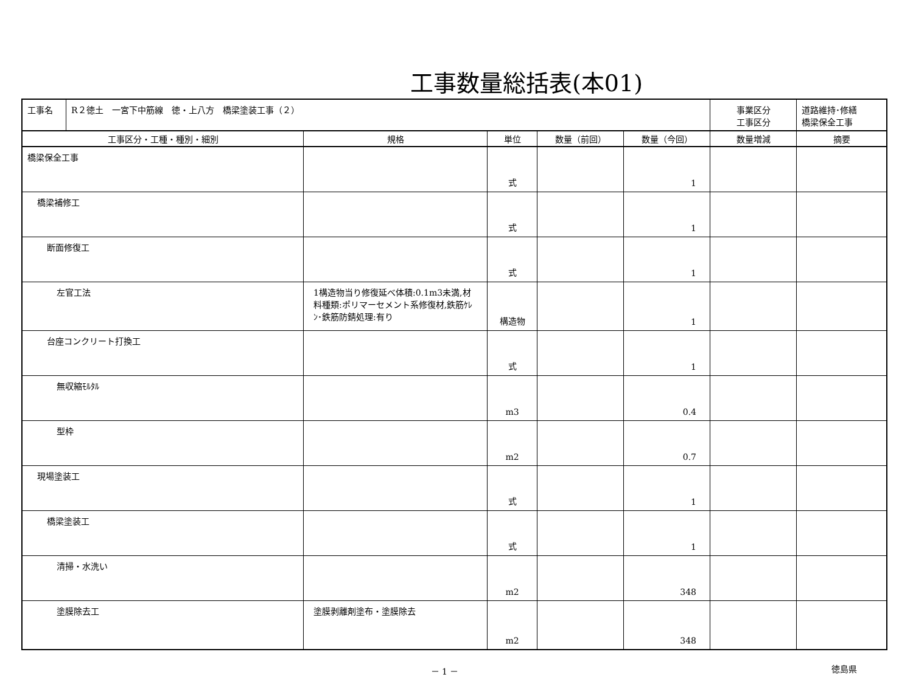工事数量総括表(本01)
| 工事名 | R２徳土 一宮下中筋線 徳・上八方 橋梁塗装工事（２） | | | | | 事業区分 工事区分 | 道路維持･修繕 橋梁保全工事 |
| 工事区分・工種・種別・細別 | | 規格 | 単位 | 数量（前回） | 数量（今回） | 数量増減 | 摘要 |
| 橋梁保全工事 | | | 式 | | 1 | | |
| 橋梁補修工 | | | 式 | | 1 | | |
| 断面修復工 | | | 式 | | 1 | | |
| 左官工法 | | 1構造物当り修復延べ体積:0.1m3未満,材料種類:ポリマーセメント系修復材,鉄筋ｹﾚﾝ･鉄筋防錆処理:有り | 構造物 | | 1 | | |
| 台座コンクリート打換工 | | | 式 | | 1 | | |
| 無収縮ﾓﾙﾀﾙ | | | m3 | | 0.4 | | |
| 型枠 | | | m2 | | 0.7 | | |
| 現場塗装工 | | | 式 | | 1 | | |
| 橋梁塗装工 | | | 式 | | 1 | | |
| 清掃・水洗い | | | m2 | | 348 | | |
| 塗膜除去工 | | 塗膜剥離剤塗布・塗膜除去 | m2 | | 348 | | |
－ 1 － 徳島県